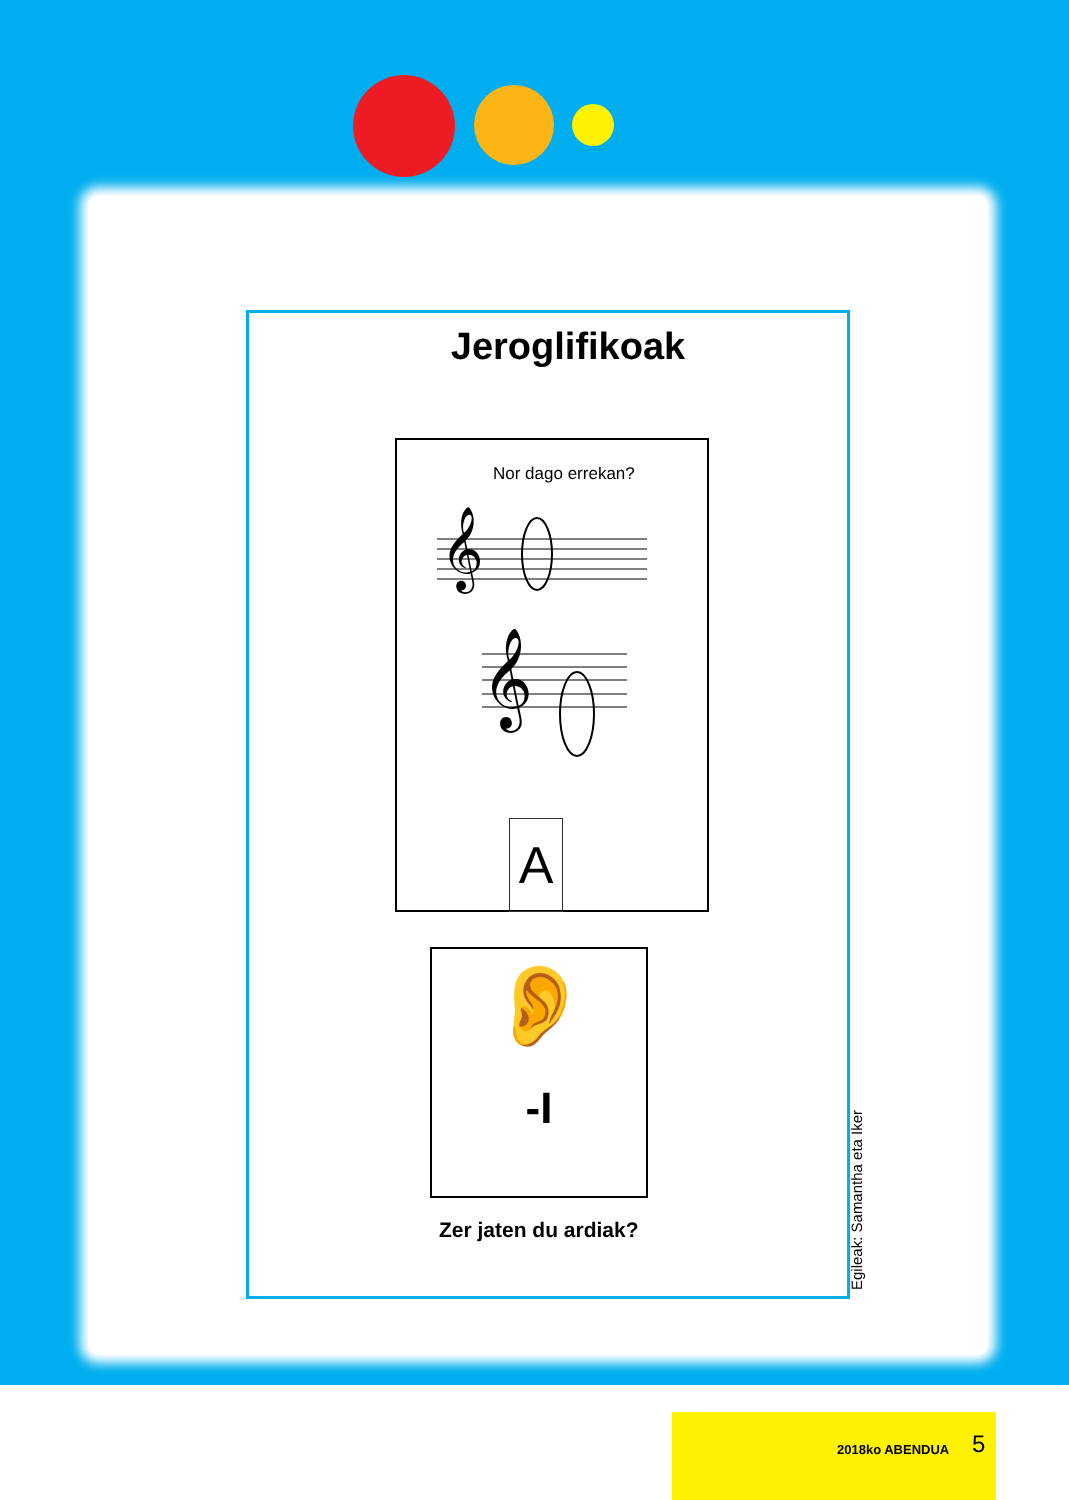Jeroglifikoak
Nor dago errekan?
𝄞
𝄞
A
👂
-I
Zer jaten du ardiak?
Egileak: Samantha eta Iker
2018ko ABENDUA 5